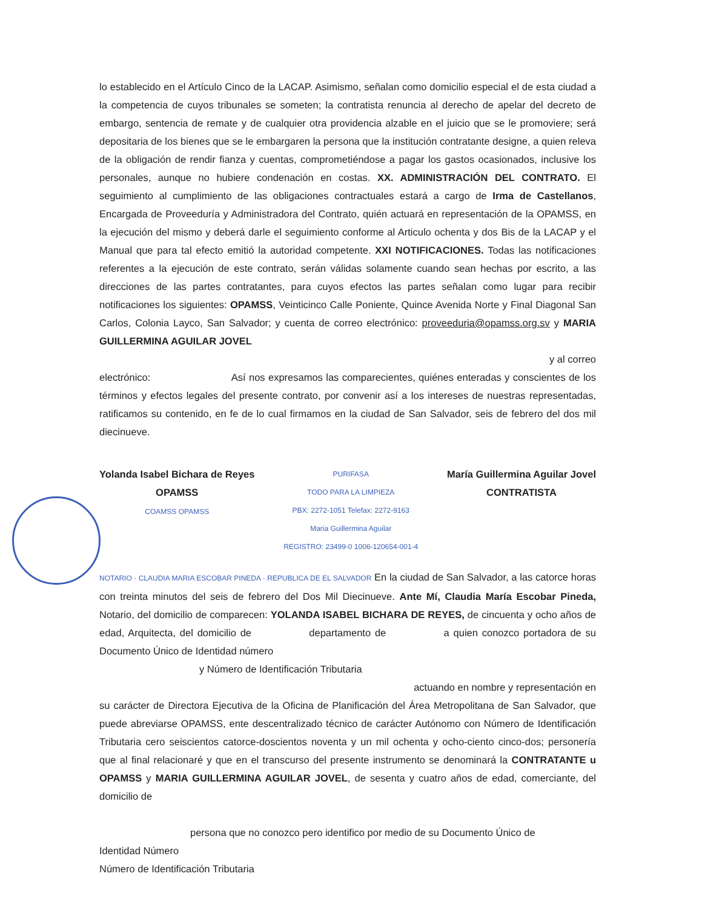lo establecido en el Artículo Cinco de la LACAP. Asimismo, señalan como domicilio especial el de esta ciudad a la competencia de cuyos tribunales se someten; la contratista renuncia al derecho de apelar del decreto de embargo, sentencia de remate y de cualquier otra providencia alzable en el juicio que se le promoviere; será depositaria de los bienes que se le embargaren la persona que la institución contratante designe, a quien releva de la obligación de rendir fianza y cuentas, comprometiéndose a pagar los gastos ocasionados, inclusive los personales, aunque no hubiere condenación en costas. XX. ADMINISTRACIÓN DEL CONTRATO. El seguimiento al cumplimiento de las obligaciones contractuales estará a cargo de Irma de Castellanos, Encargada de Proveeduría y Administradora del Contrato, quién actuará en representación de la OPAMSS, en la ejecución del mismo y deberá darle el seguimiento conforme al Articulo ochenta y dos Bis de la LACAP y el Manual que para tal efecto emitió la autoridad competente. XXI NOTIFICACIONES. Todas las notificaciones referentes a la ejecución de este contrato, serán válidas solamente cuando sean hechas por escrito, a las direcciones de las partes contratantes, para cuyos efectos las partes señalan como lugar para recibir notificaciones los siguientes: OPAMSS, Veinticinco Calle Poniente, Quince Avenida Norte y Final Diagonal San Carlos, Colonia Layco, San Salvador; y cuenta de correo electrónico: proveeduria@opamss.org.sv y MARIA GUILLERMINA AGUILAR JOVEL
y al correo
electrónico: Así nos expresamos las comparecientes, quiénes enteradas y conscientes de los términos y efectos legales del presente contrato, por convenir así a los intereses de nuestras representadas, ratificamos su contenido, en fe de lo cual firmamos en la ciudad de San Salvador, seis de febrero del dos mil diecinueve.
Yolanda Isabel Bichara de Reyes
OPAMSS
COAMSS OPAMSS
PURIFASA
TODO PARA LA LIMPIEZA
PBX: 2272-1051 Telefax: 2272-9163
Maria Guillermina Aguilar
REGISTRO: 23499-0 1006-120654-001-4
María Guillermina Aguilar Jovel
CONTRATISTA
NOTARIO · CLAUDIA MARIA ESCOBAR PINEDA · REPUBLICA DE EL SALVADOR En la ciudad de San Salvador, a las catorce horas con treinta minutos del seis de febrero del Dos Mil Diecinueve. Ante Mí, Claudia María Escobar Pineda, Notario, del domicilio de comparecen: YOLANDA ISABEL BICHARA DE REYES, de cincuenta y ocho años de edad, Arquitecta, del domicilio de departamento de a quien conozco portadora de su Documento Único de Identidad número
y Número de Identificación Tributaria
actuando en nombre y representación en
su carácter de Directora Ejecutiva de la Oficina de Planificación del Área Metropolitana de San Salvador, que puede abreviarse OPAMSS, ente descentralizado técnico de carácter Autónomo con Número de Identificación Tributaria cero seiscientos catorce-doscientos noventa y un mil ochenta y ocho-ciento cinco-dos; personería que al final relacionaré y que en el transcurso del presente instrumento se denominará la CONTRATANTE u OPAMSS y MARIA GUILLERMINA AGUILAR JOVEL, de sesenta y cuatro años de edad, comerciante, del domicilio de
persona que no conozco pero identifico por medio de su Documento Único de
Identidad Número
Número de Identificación Tributaria